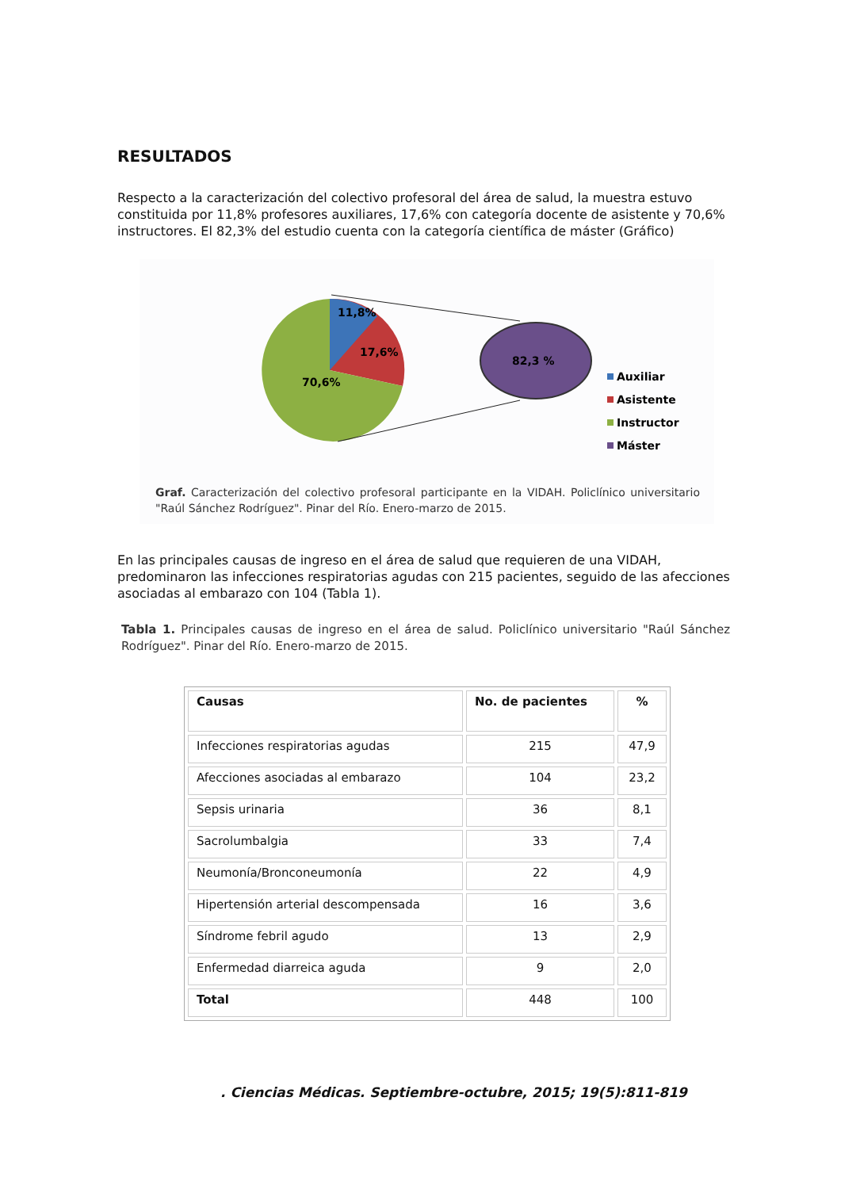RESULTADOS
Respecto a la caracterización del colectivo profesoral del área de salud, la muestra estuvo constituida por 11,8% profesores auxiliares, 17,6% con categoría docente de asistente y 70,6% instructores. El 82,3% del estudio cuenta con la categoría científica de máster (Gráfico)
11,8%
17,6%
70,6%
82,3 %
Auxiliar
Asistente
Instructor
Máster
Graf. Caracterización del colectivo profesoral participante en la VIDAH. Policlínico universitario "Raúl Sánchez Rodríguez". Pinar del Río. Enero-marzo de 2015.
En las principales causas de ingreso en el área de salud que requieren de una VIDAH, predominaron las infecciones respiratorias agudas con 215 pacientes, seguido de las afecciones asociadas al embarazo con 104 (Tabla 1).
Tabla 1. Principales causas de ingreso en el área de salud. Policlínico universitario "Raúl Sánchez Rodríguez". Pinar del Río. Enero-marzo de 2015.
| Causas | No. de pacientes | % |
| --- | --- | --- |
| Infecciones respiratorias agudas | 215 | 47,9 |
| Afecciones asociadas al embarazo | 104 | 23,2 |
| Sepsis urinaria | 36 | 8,1 |
| Sacrolumbalgia | 33 | 7,4 |
| Neumonía/Bronconeumonía | 22 | 4,9 |
| Hipertensión arterial descompensada | 16 | 3,6 |
| Síndrome febril agudo | 13 | 2,9 |
| Enfermedad diarreica aguda | 9 | 2,0 |
| Total | 448 | 100 |
. Ciencias Médicas. Septiembre-octubre, 2015; 19(5):811-819